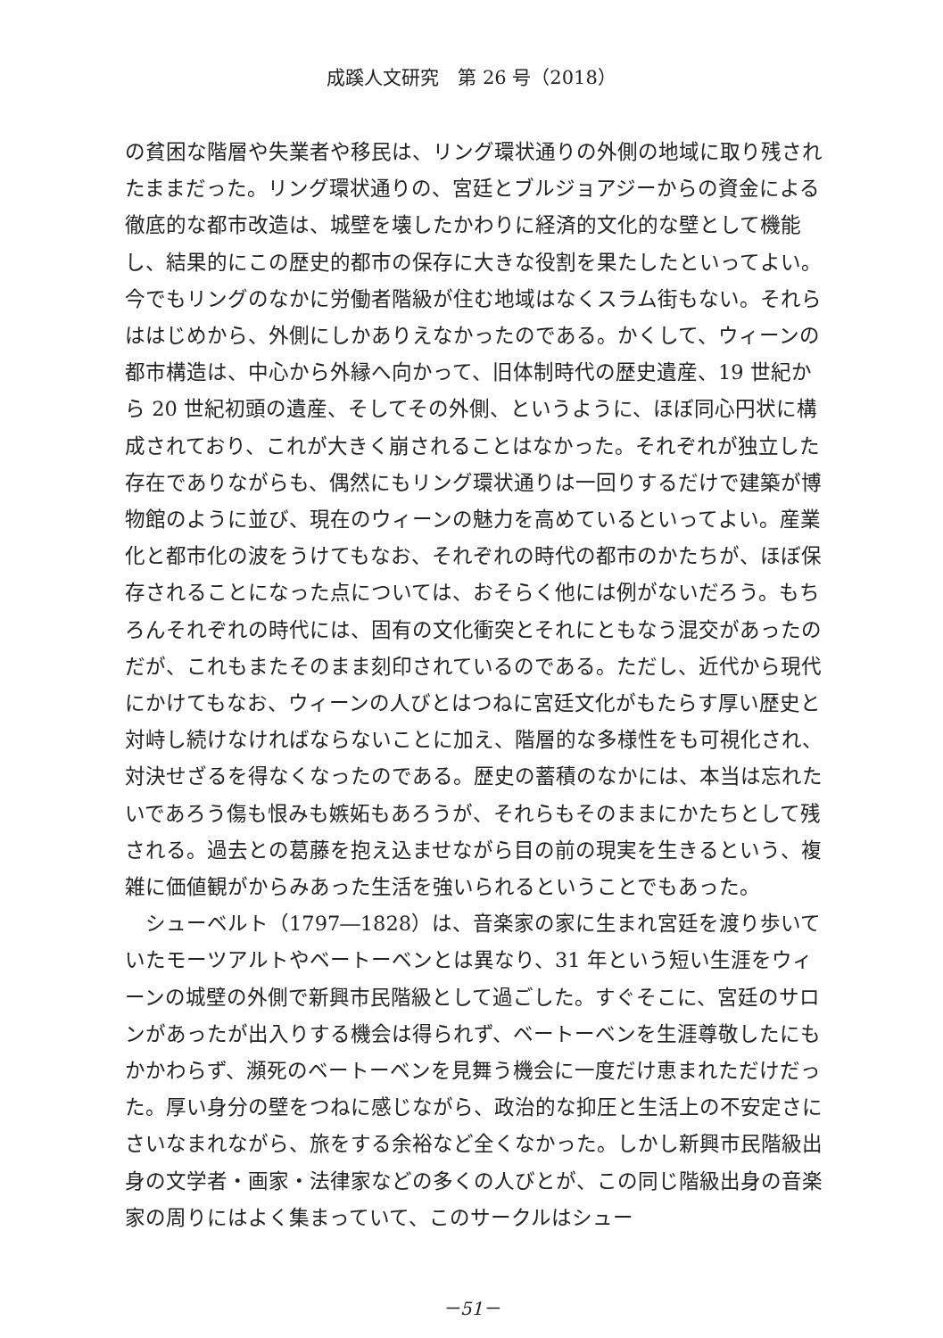成蹊人文研究　第 26 号（2018）
の貧困な階層や失業者や移民は、リング環状通りの外側の地域に取り残されたままだった。リング環状通りの、宮廷とブルジョアジーからの資金による徹底的な都市改造は、城壁を壊したかわりに経済的文化的な壁として機能し、結果的にこの歴史的都市の保存に大きな役割を果たしたといってよい。今でもリングのなかに労働者階級が住む地域はなくスラム街もない。それらははじめから、外側にしかありえなかったのである。かくして、ウィーンの都市構造は、中心から外縁へ向かって、旧体制時代の歴史遺産、19 世紀から 20 世紀初頭の遺産、そしてその外側、というように、ほぼ同心円状に構成されており、これが大きく崩されることはなかった。それぞれが独立した存在でありながらも、偶然にもリング環状通りは一回りするだけで建築が博物館のように並び、現在のウィーンの魅力を高めているといってよい。産業化と都市化の波をうけてもなお、それぞれの時代の都市のかたちが、ほぼ保存されることになった点については、おそらく他には例がないだろう。もちろんそれぞれの時代には、固有の文化衝突とそれにともなう混交があったのだが、これもまたそのまま刻印されているのである。ただし、近代から現代にかけてもなお、ウィーンの人びとはつねに宮廷文化がもたらす厚い歴史と対峙し続けなければならないことに加え、階層的な多様性をも可視化され、対決せざるを得なくなったのである。歴史の蓄積のなかには、本当は忘れたいであろう傷も恨みも嫉妬もあろうが、それらもそのままにかたちとして残される。過去との葛藤を抱え込ませながら目の前の現実を生きるという、複雑に価値観がからみあった生活を強いられるということでもあった。
　シューベルト（1797―1828）は、音楽家の家に生まれ宮廷を渡り歩いていたモーツアルトやベートーベンとは異なり、31 年という短い生涯をウィーンの城壁の外側で新興市民階級として過ごした。すぐそこに、宮廷のサロンがあったが出入りする機会は得られず、ベートーベンを生涯尊敬したにもかかわらず、瀕死のベートーベンを見舞う機会に一度だけ恵まれただけだった。厚い身分の壁をつねに感じながら、政治的な抑圧と生活上の不安定さにさいなまれながら、旅をする余裕など全くなかった。しかし新興市民階級出身の文学者・画家・法律家などの多くの人びとが、この同じ階級出身の音楽家の周りにはよく集まっていて、このサークルはシュー
－51－